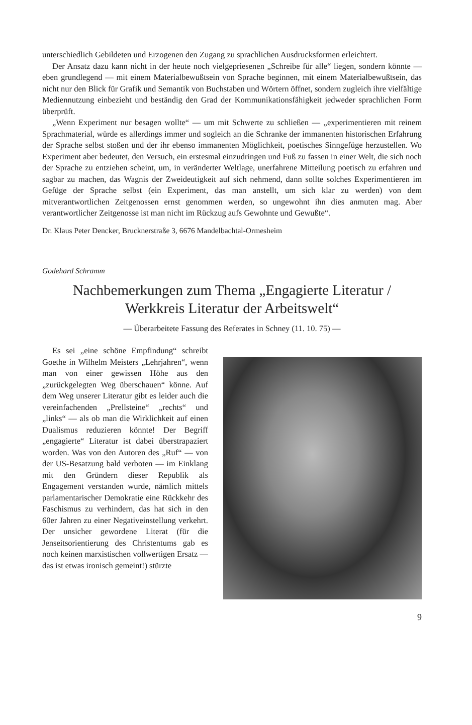unterschiedlich Gebildeten und Erzogenen den Zugang zu sprachlichen Ausdrucksformen erleichtert.
Der Ansatz dazu kann nicht in der heute noch vielgepriesenen „Schreibe für alle“ liegen, sondern könnte — eben grundlegend — mit einem Materialbewußtsein von Sprache beginnen, mit einem Materialbewußtsein, das nicht nur den Blick für Grafik und Semantik von Buchstaben und Wörtern öffnet, sondern zugleich ihre vielfältige Mediennutzung einbezieht und beständig den Grad der Kommunikationsfähigkeit jedweder sprachlichen Form überprüft.
„Wenn Experiment nur besagen wollte“ — um mit Schwerte zu schließen — „experimentieren mit reinem Sprachmaterial, würde es allerdings immer und sogleich an die Schranke der immanenten historischen Erfahrung der Sprache selbst stoßen und der ihr ebenso immanenten Möglichkeit, poetisches Sinngefüge herzustellen. Wo Experiment aber bedeutet, den Versuch, ein erstesmal einzudringen und Fuß zu fassen in einer Welt, die sich noch der Sprache zu entziehen scheint, um, in veränderter Weltlage, unerfahrene Mitteilung poetisch zu erfahren und sagbar zu machen, das Wagnis der Zweideutigkeit auf sich nehmend, dann sollte solches Experimentieren im Gefüge der Sprache selbst (ein Experiment, das man anstellt, um sich klar zu werden) von dem mitverantwortlichen Zeitgenossen ernst genommen werden, so ungewohnt ihn dies anmuten mag. Aber verantwortlicher Zeitgenosse ist man nicht im Rückzug aufs Gewohnte und Gewußte“.
Dr. Klaus Peter Dencker, Brucknerstraße 3, 6676 Mandelbachtal-Ormesheim
Godehard Schramm
Nachbemerkungen zum Thema „Engagierte Literatur /
Werkkreis Literatur der Arbeitswelt“
— Überarbeitete Fassung des Referates in Schney (11. 10. 75) —
Es sei „eine schöne Empfindung“ schreibt Goethe in Wilhelm Meisters „Lehrjahren“, wenn man von einer gewissen Höhe aus den „zurückgelegten Weg überschauen“ könne. Auf dem Weg unserer Literatur gibt es leider auch die vereinfachenden „Prellsteine“ „rechts“ und „links“ — als ob man die Wirklichkeit auf einen Dualismus reduzieren könnte! Der Begriff „engagierte“ Literatur ist dabei überstrapaziert worden. Was von den Autoren des „Ruf“ — von der US-Besatzung bald verboten — im Einklang mit den Gründern dieser Republik als Engagement verstanden wurde, nämlich mittels parlamentarischer Demokratie eine Rückkehr des Faschismus zu verhindern, das hat sich in den 60er Jahren zu einer Negativeinstellung verkehrt. Der unsicher gewordene Literat (für die Jenseitsorientierung des Christentums gab es noch keinen marxistischen vollwertigen Ersatz — das ist etwas ironisch gemeint!) stürzte
9